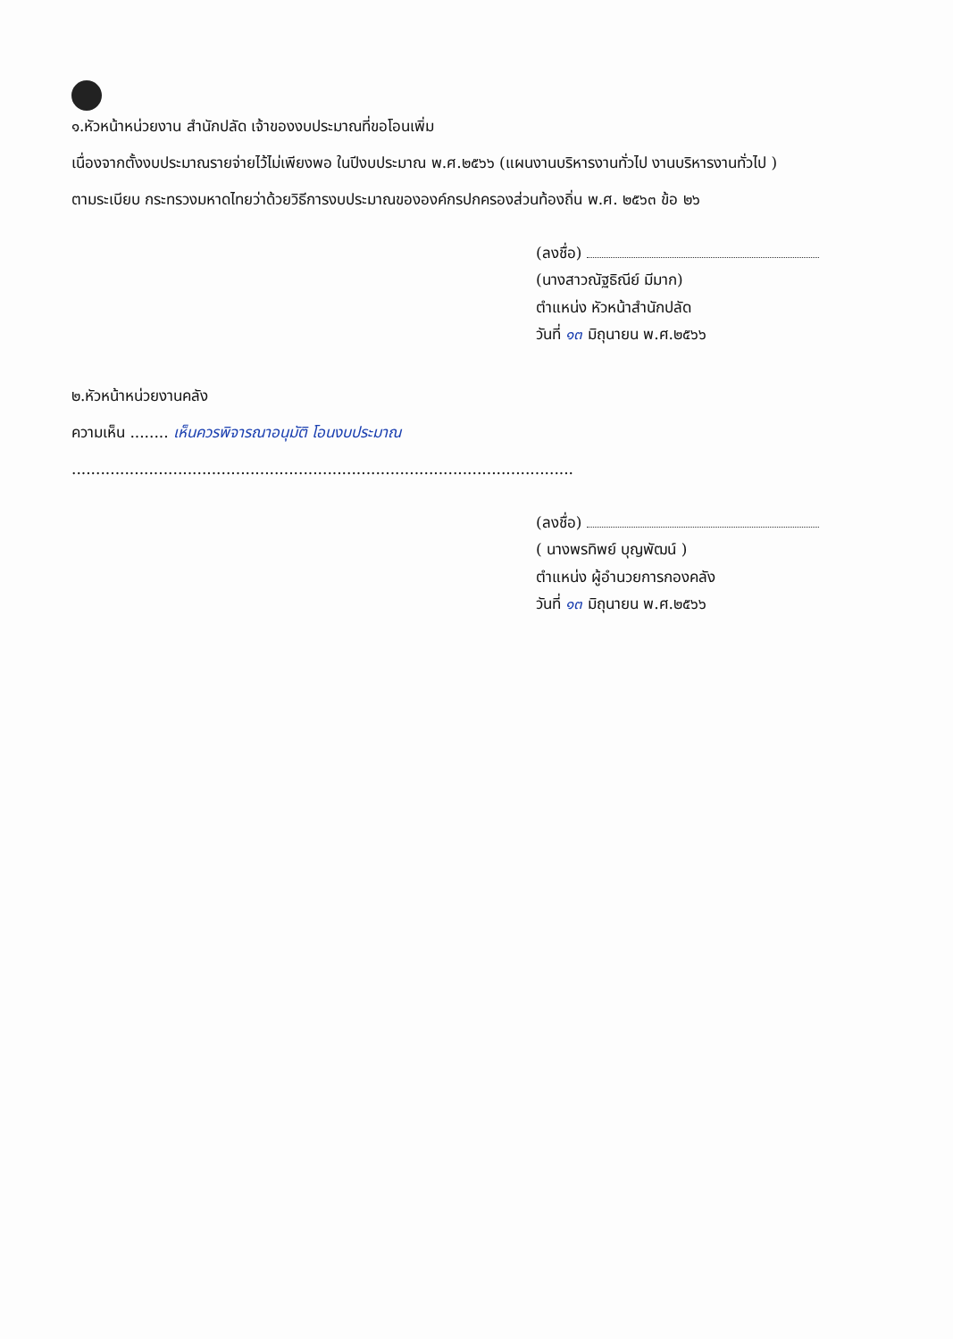๑.หัวหน้าหน่วยงาน สำนักปลัด เจ้าของงบประมาณที่ขอโอนเพิ่ม
เนื่องจากตั้งงบประมาณรายจ่ายไว้ไม่เพียงพอ ในปีงบประมาณ พ.ศ.๒๕๖๖ (แผนงานบริหารงานทั่วไป งานบริหารงานทั่วไป )
ตามระเบียบ กระทรวงมหาดไทยว่าด้วยวิธีการงบประมาณขององค์กรปกครองส่วนท้องถิ่น พ.ศ. ๒๕๖๓ ข้อ ๒๖
(ลงชื่อ)
(นางสาวณัฐธิณีย์ มีมาก)
ตำแหน่ง หัวหน้าสำนักปลัด
วันที่ ๑๓ มิถุนายน พ.ศ.๒๕๖๖
๒.หัวหน้าหน่วยงานคลัง
ความเห็น ........ เห็นควรพิจารณาอนุมัติ โอนงบประมาณ
........................................................................................................
(ลงชื่อ)
( นางพรทิพย์ บุญพัฒน์ )
ตำแหน่ง ผู้อำนวยการกองคลัง
วันที่ ๑๓ มิถุนายน พ.ศ.๒๕๖๖